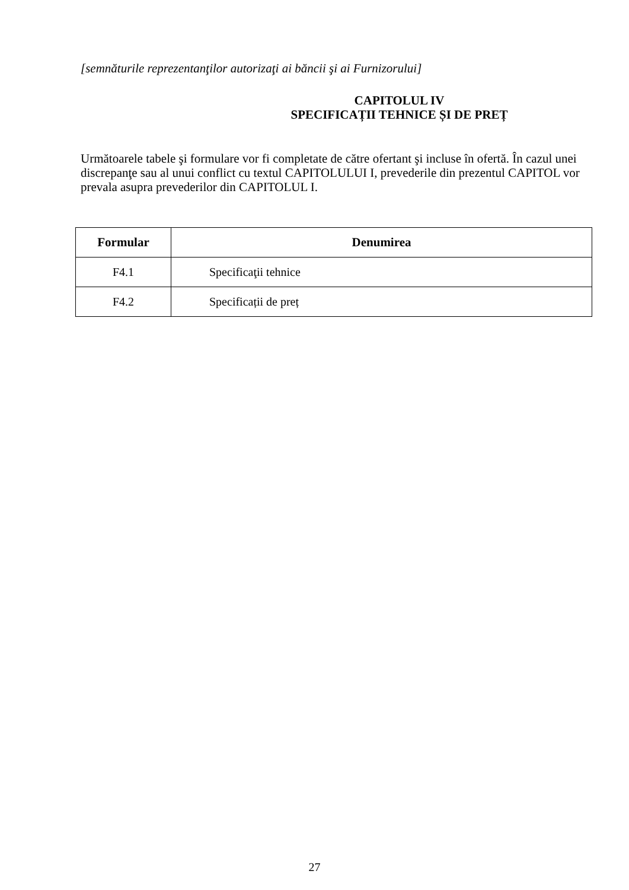[semnăturile reprezentanţilor autorizaţi ai băncii şi ai Furnizorului]
CAPITOLUL IV
SPECIFICAȚII TEHNICE ȘI DE PREȚ
Următoarele tabele şi formulare vor fi completate de către ofertant şi incluse în ofertă. În cazul unei discrepanţe sau al unui conflict cu textul CAPITOLULUI I, prevederile din prezentul CAPITOL vor prevala asupra prevederilor din CAPITOLUL I.
| Formular | Denumirea |
| --- | --- |
| F4.1 | Specificaţii tehnice |
| F4.2 | Specificații de preț |
27